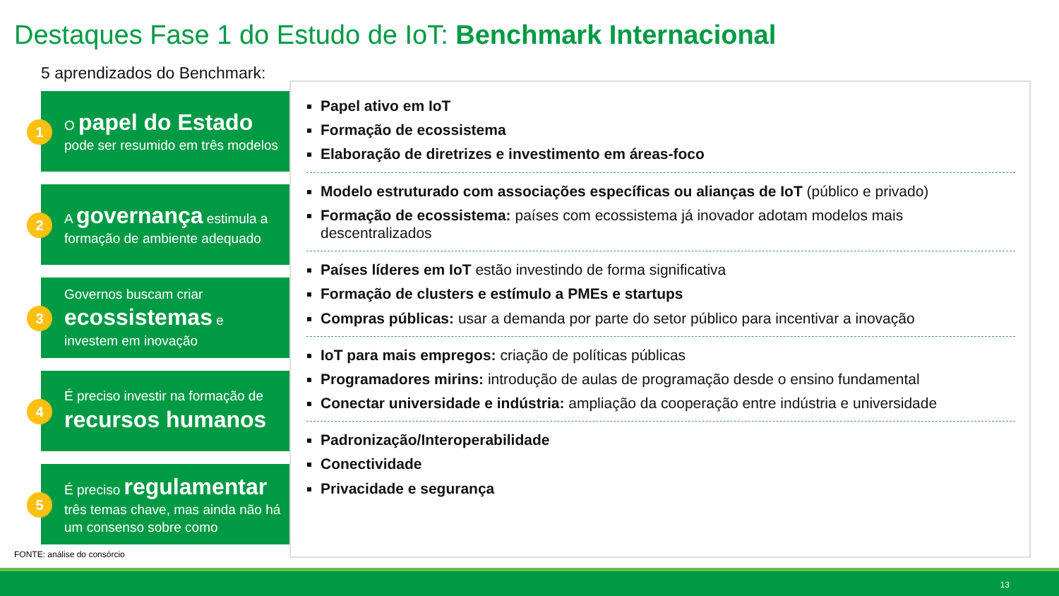Destaques Fase 1 do Estudo de IoT: Benchmark Internacional
5 aprendizados do Benchmark:
1
O papel do Estado
pode ser resumido em três modelos
2
A governança estimula a formação de ambiente adequado
3
Governos buscam criar
ecossistemas e
investem em inovação
4
É preciso investir na formação de
recursos humanos
5
É preciso regulamentar
três temas chave, mas ainda não há um consenso sobre como
Papel ativo em IoT
Formação de ecossistema
Elaboração de diretrizes e investimento em áreas-foco
Modelo estruturado com associações específicas ou alianças de IoT (público e privado)
Formação de ecossistema: países com ecossistema já inovador adotam modelos mais descentralizados
Países líderes em IoT estão investindo de forma significativa
Formação de clusters e estímulo a PMEs e startups
Compras públicas: usar a demanda por parte do setor público para incentivar a inovação
IoT para mais empregos: criação de políticas públicas
Programadores mirins: introdução de aulas de programação desde o ensino fundamental
Conectar universidade e indústria: ampliação da cooperação entre indústria e universidade
Padronização/Interoperabilidade
Conectividade
Privacidade e segurança
FONTE: análise do consórcio
13